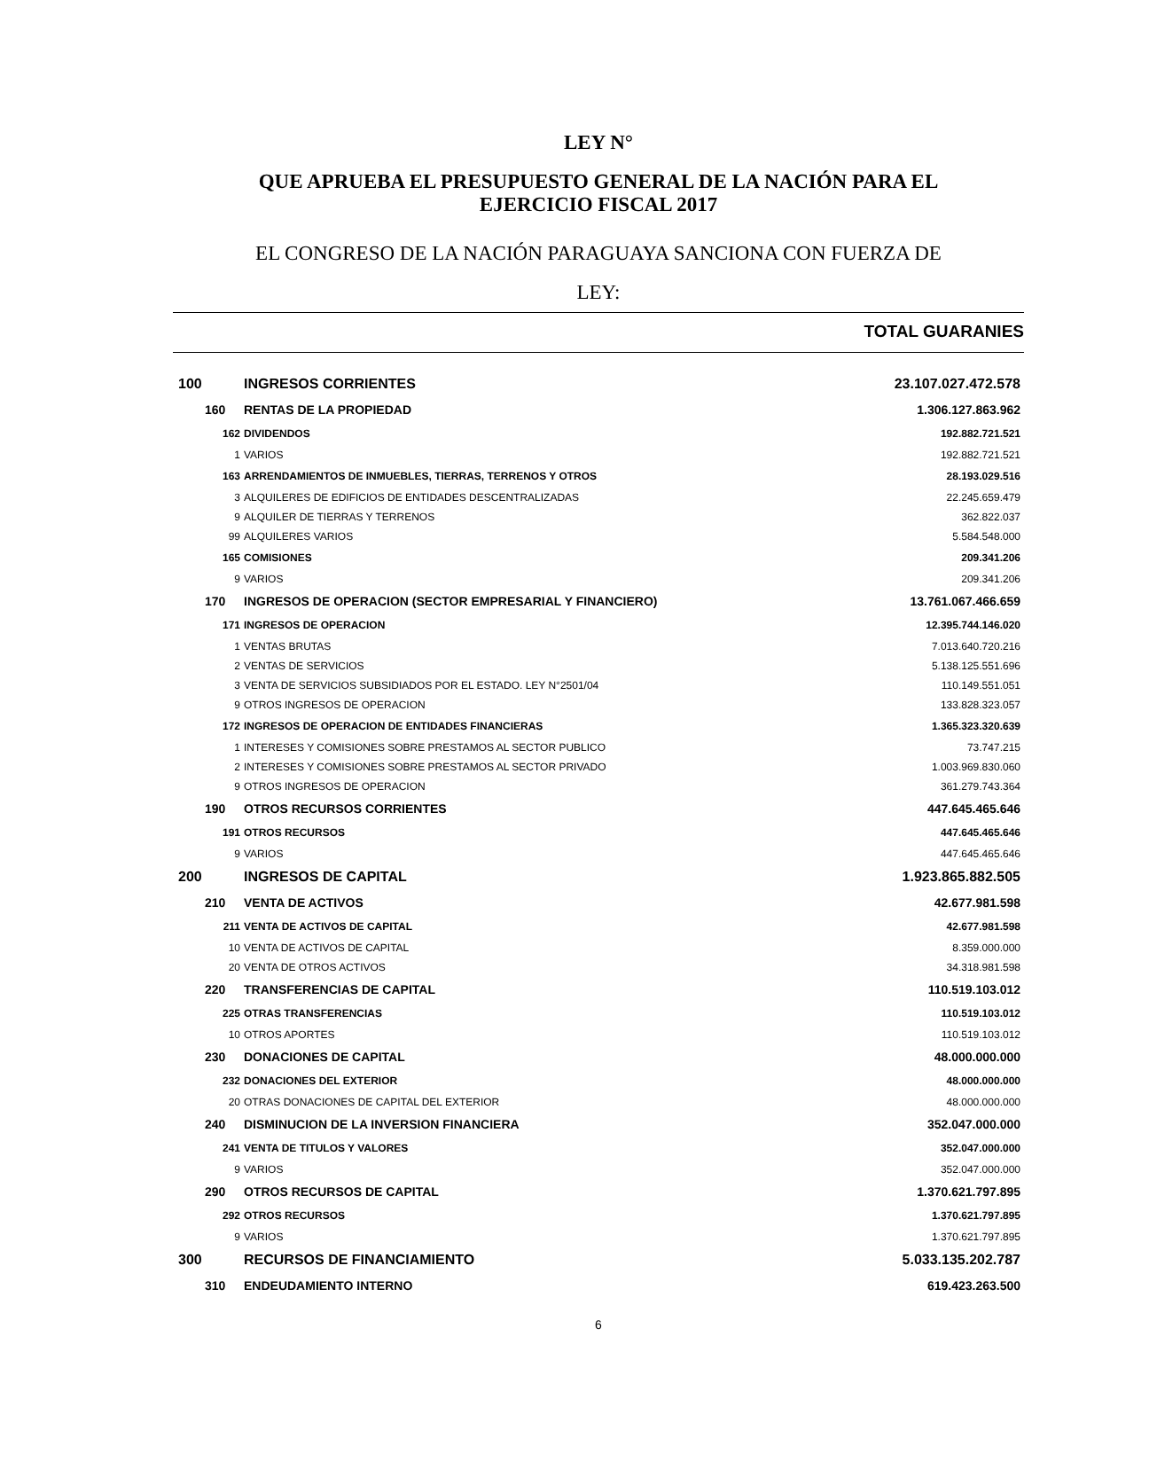LEY N°
QUE APRUEBA EL PRESUPUESTO GENERAL DE LA NACIÓN PARA EL
EJERCICIO FISCAL 2017
EL CONGRESO DE LA NACIÓN PARAGUAYA SANCIONA CON FUERZA DE
LEY:
TOTAL GUARANIES
| 100 | | INGRESOS CORRIENTES | 23.107.027.472.578 |
| | 160 | RENTAS DE LA PROPIEDAD | 1.306.127.863.962 |
| | 162 | DIVIDENDOS | 192.882.721.521 |
| | 1 | VARIOS | 192.882.721.521 |
| | 163 | ARRENDAMIENTOS DE INMUEBLES, TIERRAS, TERRENOS Y OTROS | 28.193.029.516 |
| | 3 | ALQUILERES DE EDIFICIOS DE ENTIDADES DESCENTRALIZADAS | 22.245.659.479 |
| | 9 | ALQUILER DE TIERRAS Y TERRENOS | 362.822.037 |
| | 99 | ALQUILERES VARIOS | 5.584.548.000 |
| | 165 | COMISIONES | 209.341.206 |
| | 9 | VARIOS | 209.341.206 |
| | 170 | INGRESOS DE OPERACION (SECTOR EMPRESARIAL Y FINANCIERO) | 13.761.067.466.659 |
| | 171 | INGRESOS DE OPERACION | 12.395.744.146.020 |
| | 1 | VENTAS BRUTAS | 7.013.640.720.216 |
| | 2 | VENTAS DE SERVICIOS | 5.138.125.551.696 |
| | 3 | VENTA DE SERVICIOS SUBSIDIADOS POR EL ESTADO. LEY N°2501/04 | 110.149.551.051 |
| | 9 | OTROS INGRESOS DE OPERACION | 133.828.323.057 |
| | 172 | INGRESOS DE OPERACION DE ENTIDADES FINANCIERAS | 1.365.323.320.639 |
| | 1 | INTERESES Y COMISIONES SOBRE PRESTAMOS AL SECTOR PUBLICO | 73.747.215 |
| | 2 | INTERESES Y COMISIONES SOBRE PRESTAMOS AL SECTOR PRIVADO | 1.003.969.830.060 |
| | 9 | OTROS INGRESOS DE OPERACION | 361.279.743.364 |
| | 190 | OTROS RECURSOS CORRIENTES | 447.645.465.646 |
| | 191 | OTROS RECURSOS | 447.645.465.646 |
| | 9 | VARIOS | 447.645.465.646 |
| 200 | | INGRESOS DE CAPITAL | 1.923.865.882.505 |
| | 210 | VENTA DE ACTIVOS | 42.677.981.598 |
| | 211 | VENTA DE ACTIVOS DE CAPITAL | 42.677.981.598 |
| | 10 | VENTA DE ACTIVOS DE CAPITAL | 8.359.000.000 |
| | 20 | VENTA DE OTROS ACTIVOS | 34.318.981.598 |
| | 220 | TRANSFERENCIAS DE CAPITAL | 110.519.103.012 |
| | 225 | OTRAS TRANSFERENCIAS | 110.519.103.012 |
| | 10 | OTROS APORTES | 110.519.103.012 |
| | 230 | DONACIONES DE CAPITAL | 48.000.000.000 |
| | 232 | DONACIONES DEL EXTERIOR | 48.000.000.000 |
| | 20 | OTRAS DONACIONES DE CAPITAL DEL EXTERIOR | 48.000.000.000 |
| | 240 | DISMINUCION DE LA INVERSION FINANCIERA | 352.047.000.000 |
| | 241 | VENTA DE TITULOS Y VALORES | 352.047.000.000 |
| | 9 | VARIOS | 352.047.000.000 |
| | 290 | OTROS RECURSOS DE CAPITAL | 1.370.621.797.895 |
| | 292 | OTROS RECURSOS | 1.370.621.797.895 |
| | 9 | VARIOS | 1.370.621.797.895 |
| 300 | | RECURSOS DE FINANCIAMIENTO | 5.033.135.202.787 |
| | 310 | ENDEUDAMIENTO INTERNO | 619.423.263.500 |
6